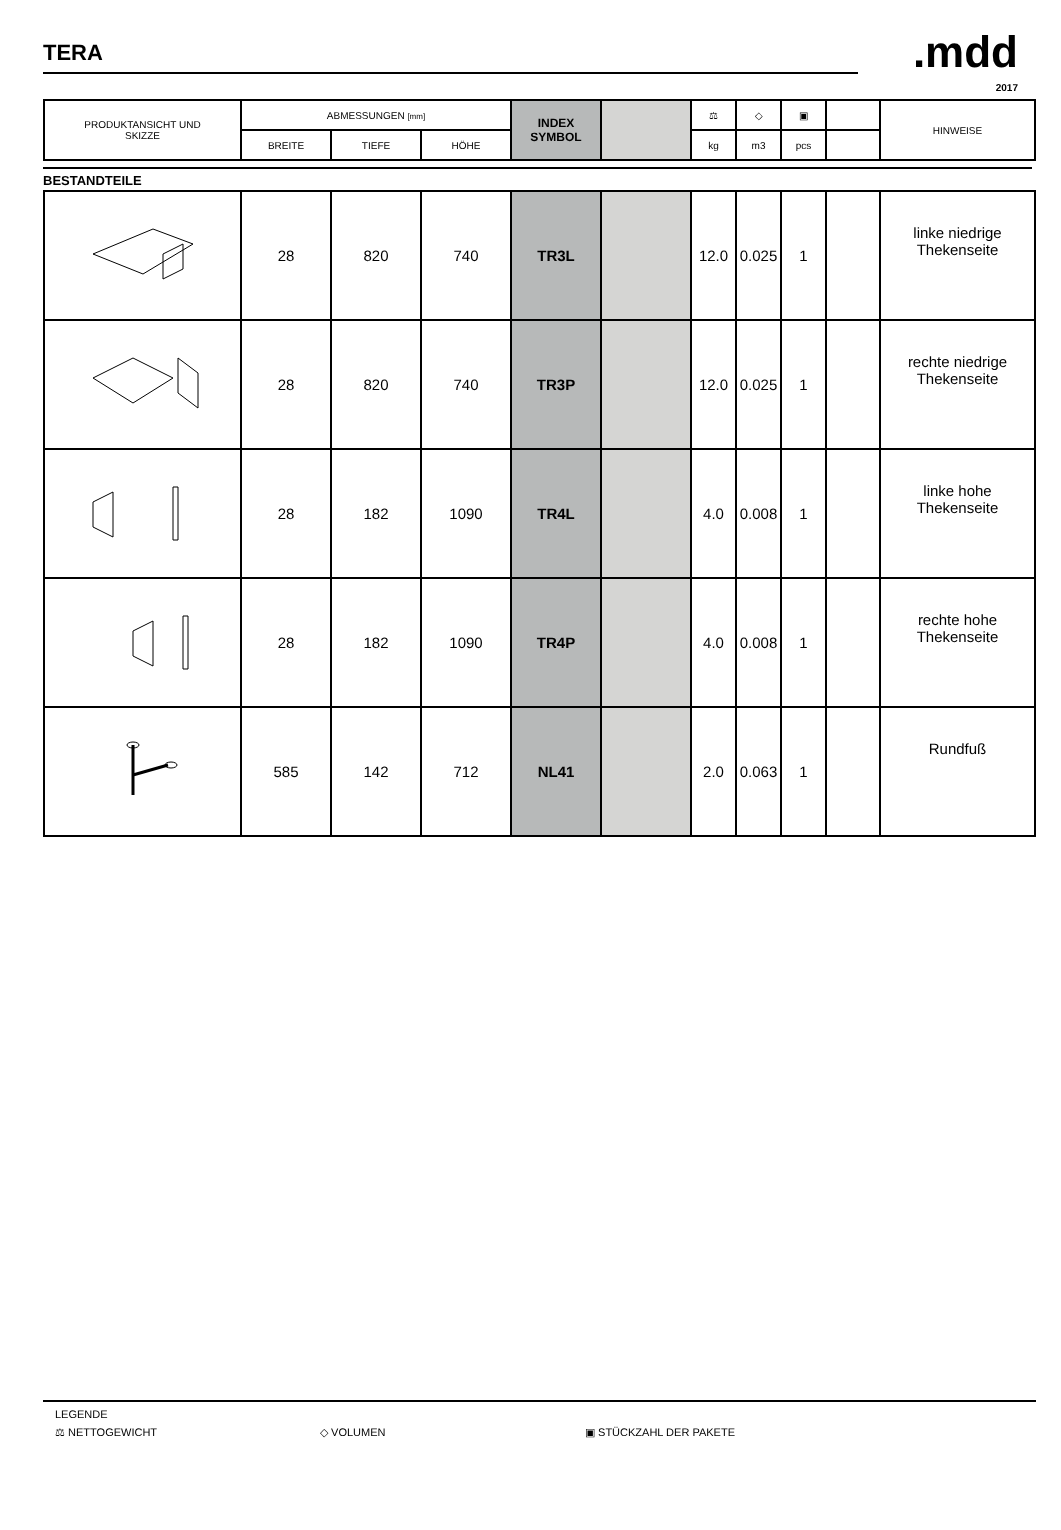TERA
.mdd
2017
| PRODUKTANSICHT UND SKIZZE | ABMESSUNGEN [mm] | | | INDEX SYMBOL | | ⚖ | ◇ | ▣ | | HINWEISE |
| --- | --- | --- | --- | --- | --- | --- | --- | --- | --- | --- |
| | BREITE | TIEFE | HÖHE | | | kg | m3 | pcs | | |
BESTANDTEILE
| | 28 | 820 | 740 | TR3L | | 12.0 | 0.025 | 1 | | linke niedrige Thekenseite |
| | 28 | 820 | 740 | TR3P | | 12.0 | 0.025 | 1 | | rechte niedrige Thekenseite |
| | 28 | 182 | 1090 | TR4L | | 4.0 | 0.008 | 1 | | linke hohe Thekenseite |
| | 28 | 182 | 1090 | TR4P | | 4.0 | 0.008 | 1 | | rechte hohe Thekenseite |
| | 585 | 142 | 712 | NL41 | | 2.0 | 0.063 | 1 | | Rundfuß |
LEGENDE
⚖ NETTOGEWICHT ◇ VOLUMEN ▣ STÜCKZAHL DER PAKETE